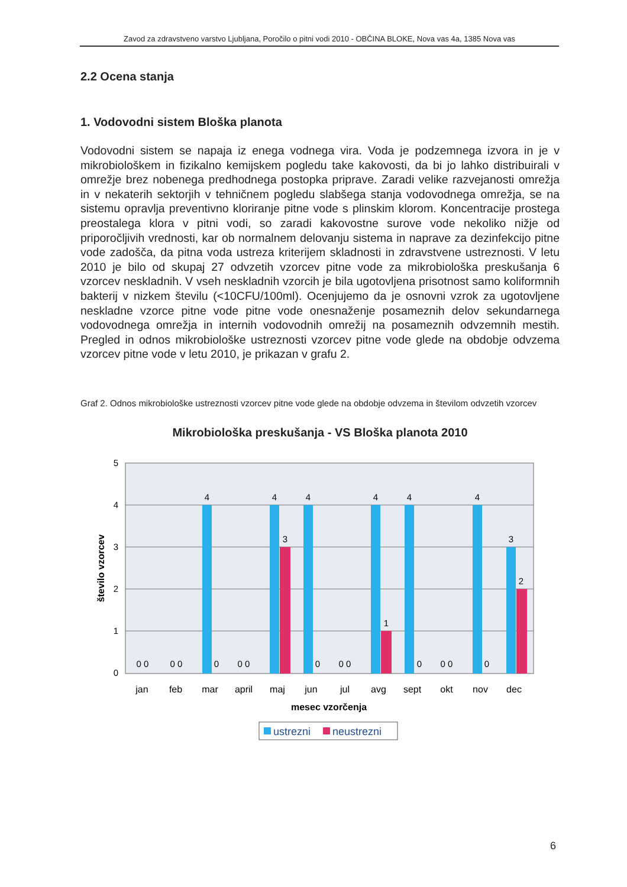Zavod za zdravstveno varstvo Ljubljana, Poročilo o pitni vodi 2010 - OBČINA BLOKE, Nova vas 4a, 1385 Nova vas
2.2 Ocena stanja
1. Vodovodni sistem Bloška planota
Vodovodni sistem se napaja iz enega vodnega vira. Voda je podzemnega izvora in je v mikrobiološkem in fizikalno kemijskem pogledu take kakovosti, da bi jo lahko distribuirali v omrežje brez nobenega predhodnega postopka priprave. Zaradi velike razvejanosti omrežja in v nekaterih sektorjih v tehničnem pogledu slabšega stanja vodovodnega omrežja, se na sistemu opravlja preventivno kloriranje pitne vode s plinskim klorom. Koncentracije prostega preostalega klora v pitni vodi, so zaradi kakovostne surove vode nekoliko nižje od priporočljivih vrednosti, kar ob normalnem delovanju sistema in naprave za dezinfekcijo pitne vode zadošča, da pitna voda ustreza kriterijem skladnosti in zdravstvene ustreznosti. V letu 2010 je bilo od skupaj 27 odvzetih vzorcev pitne vode za mikrobiološka preskušanja 6 vzorcev neskladnih. V vseh neskladnih vzorcih je bila ugotovljena prisotnost samo koliformnih bakterij v nizkem številu (<10CFU/100ml). Ocenjujemo da je osnovni vzrok za ugotovljene neskladne vzorce pitne vode pitne vode onesnaženje posameznih delov sekundarnega vodovodnega omrežja in internih vodovodnih omrežij na posameznih odvzemnih mestih. Pregled in odnos mikrobiološke ustreznosti vzorcev pitne vode glede na obdobje odvzema vzorcev pitne vode v letu 2010, je prikazan v grafu 2.
Graf 2. Odnos mikrobiološke ustreznosti vzorcev pitne vode glede na obdobje odvzema in številom odvzetih vzorcev
Mikrobiološka preskušanja - VS Bloška planota 2010
5
4
3
2
1
0
število vzorcev
4
4
4
4
4
4
3
3
2
1
0 0
0 0
0
0 0
0
0 0
0
0 0
0
jan
feb
mar
april
maj
jun
jul
avg
sept
okt
nov
dec
mesec vzorčenja
ustrezni
neustrezni
6